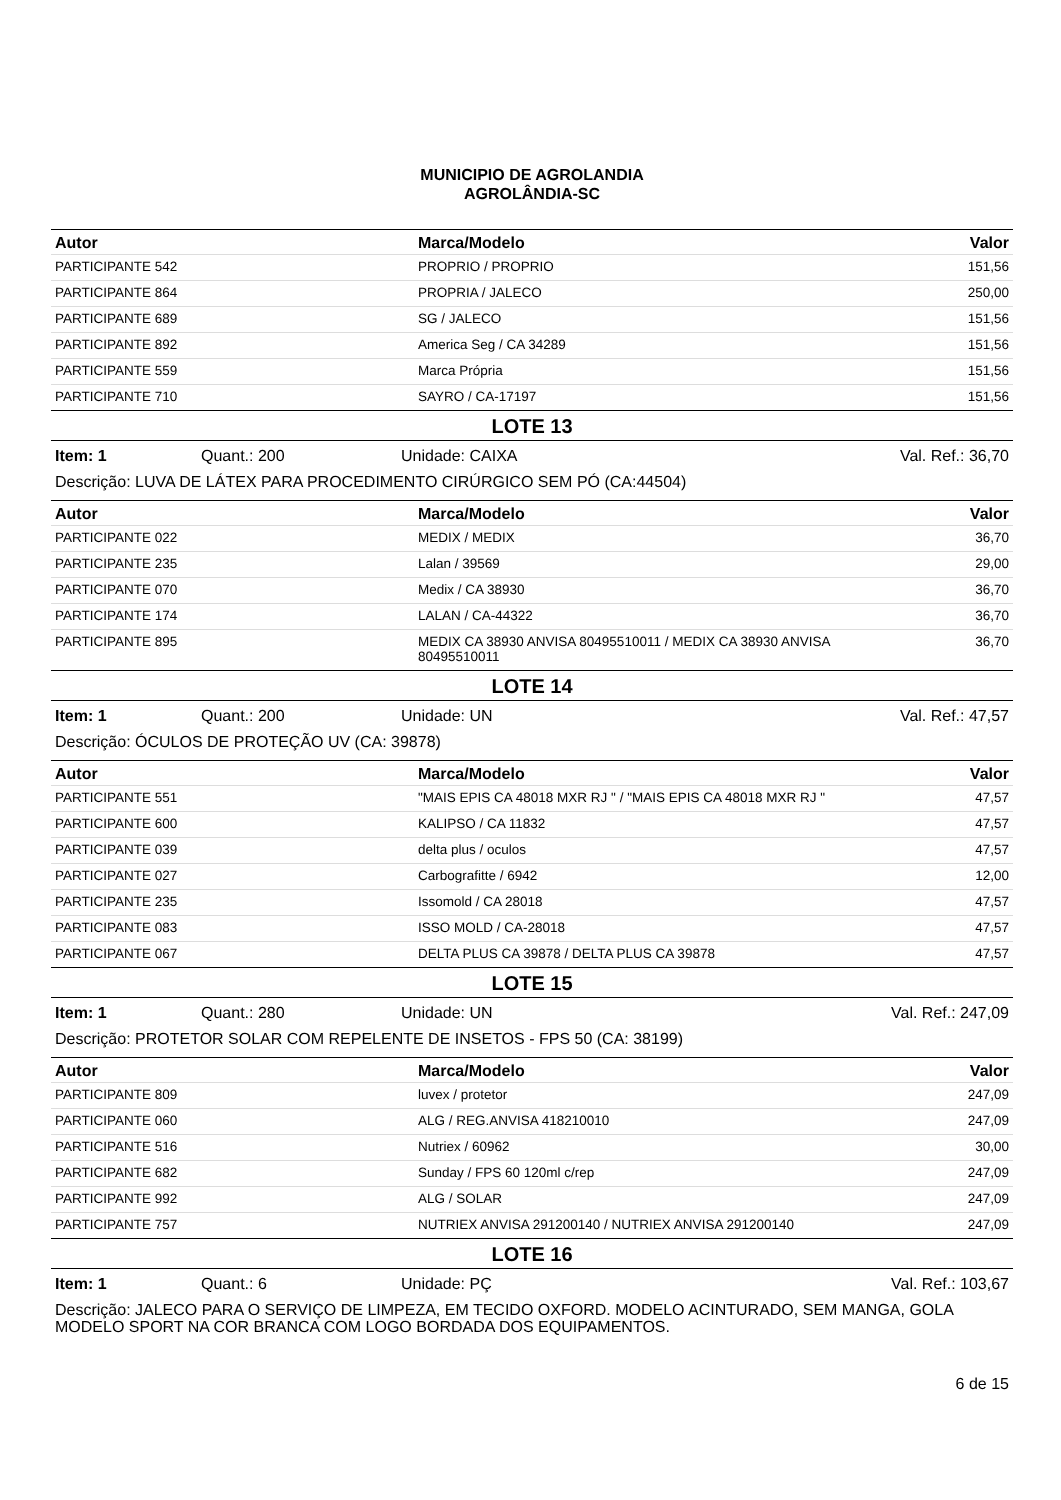MUNICIPIO DE AGROLANDIA
AGROLÂNDIA-SC
| Autor | Marca/Modelo | Valor |
| --- | --- | --- |
| PARTICIPANTE 542 | PROPRIO / PROPRIO | 151,56 |
| PARTICIPANTE 864 | PROPRIA / JALECO | 250,00 |
| PARTICIPANTE 689 | SG / JALECO | 151,56 |
| PARTICIPANTE 892 | America Seg / CA 34289 | 151,56 |
| PARTICIPANTE 559 | Marca Própria | 151,56 |
| PARTICIPANTE 710 | SAYRO / CA-17197 | 151,56 |
LOTE 13
Item: 1 Quant.: 200 Unidade: CAIXA Val. Ref.: 36,70
Descrição: LUVA DE LÁTEX PARA PROCEDIMENTO CIRÚRGICO SEM PÓ (CA:44504)
| Autor | Marca/Modelo | Valor |
| --- | --- | --- |
| PARTICIPANTE 022 | MEDIX / MEDIX | 36,70 |
| PARTICIPANTE 235 | Lalan / 39569 | 29,00 |
| PARTICIPANTE 070 | Medix / CA 38930 | 36,70 |
| PARTICIPANTE 174 | LALAN / CA-44322 | 36,70 |
| PARTICIPANTE 895 | MEDIX CA 38930 ANVISA 80495510011 / MEDIX CA 38930 ANVISA 80495510011 | 36,70 |
LOTE 14
Item: 1 Quant.: 200 Unidade: UN Val. Ref.: 47,57
Descrição: ÓCULOS DE PROTEÇÃO UV (CA: 39878)
| Autor | Marca/Modelo | Valor |
| --- | --- | --- |
| PARTICIPANTE 551 | "MAIS EPIS CA 48018 MXR RJ " / "MAIS EPIS CA 48018 MXR RJ " | 47,57 |
| PARTICIPANTE 600 | KALIPSO / CA 11832 | 47,57 |
| PARTICIPANTE 039 | delta plus / oculos | 47,57 |
| PARTICIPANTE 027 | Carbografitte / 6942 | 12,00 |
| PARTICIPANTE 235 | Issomold / CA 28018 | 47,57 |
| PARTICIPANTE 083 | ISSO MOLD / CA-28018 | 47,57 |
| PARTICIPANTE 067 | DELTA PLUS CA 39878 / DELTA PLUS CA 39878 | 47,57 |
LOTE 15
Item: 1 Quant.: 280 Unidade: UN Val. Ref.: 247,09
Descrição: PROTETOR SOLAR COM REPELENTE DE INSETOS - FPS 50 (CA: 38199)
| Autor | Marca/Modelo | Valor |
| --- | --- | --- |
| PARTICIPANTE 809 | luvex / protetor | 247,09 |
| PARTICIPANTE 060 | ALG / REG.ANVISA 418210010 | 247,09 |
| PARTICIPANTE 516 | Nutriex / 60962 | 30,00 |
| PARTICIPANTE 682 | Sunday / FPS 60 120ml c/rep | 247,09 |
| PARTICIPANTE 992 | ALG / SOLAR | 247,09 |
| PARTICIPANTE 757 | NUTRIEX ANVISA 291200140 / NUTRIEX ANVISA 291200140 | 247,09 |
LOTE 16
Item: 1 Quant.: 6 Unidade: PÇ Val. Ref.: 103,67
Descrição: JALECO PARA O SERVIÇO DE LIMPEZA, EM TECIDO OXFORD. MODELO ACINTURADO, SEM MANGA, GOLA MODELO SPORT NA COR BRANCA COM LOGO BORDADA DOS EQUIPAMENTOS.
6 de 15